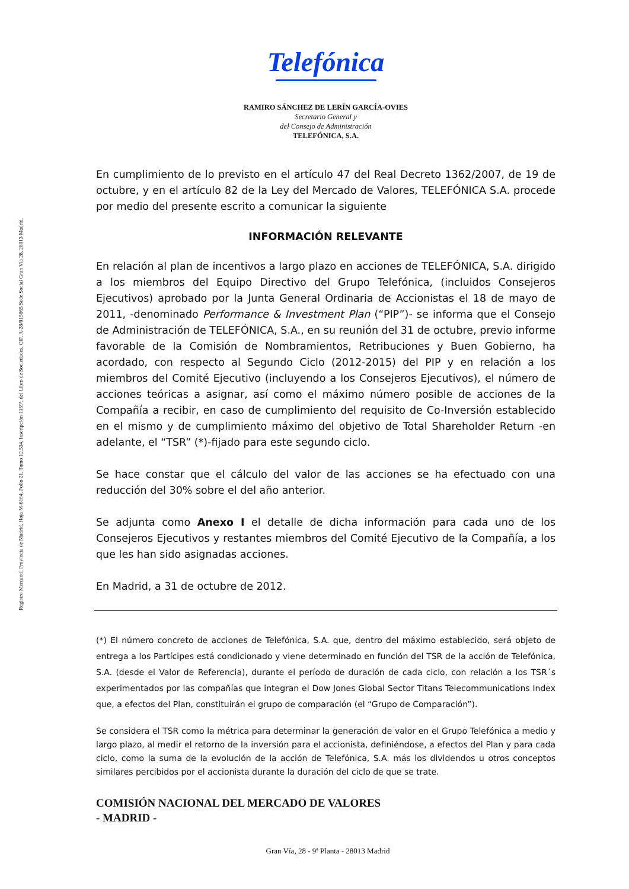Registro Mercantil Provincia de Madrid, Hoja M-6164, Folio 21, Tomo 12.534, Inscripción 1359ª, del Libro de Sociedades, CIF. A-28/015865 Sede Social Gran Vía 28, 28013 Madrid.
Telefónica
RAMIRO SÁNCHEZ DE LERÍN GARCÍA-OVIES
Secretario General y
del Consejo de Administración
TELEFÓNICA, S.A.
En cumplimiento de lo previsto en el artículo 47 del Real Decreto 1362/2007, de 19 de octubre, y en el artículo 82 de la Ley del Mercado de Valores, TELEFÓNICA S.A. procede por medio del presente escrito a comunicar la siguiente
INFORMACIÓN RELEVANTE
En relación al plan de incentivos a largo plazo en acciones de TELEFÓNICA, S.A. dirigido a los miembros del Equipo Directivo del Grupo Telefónica, (incluidos Consejeros Ejecutivos) aprobado por la Junta General Ordinaria de Accionistas el 18 de mayo de 2011, -denominado Performance & Investment Plan (“PIP”)- se informa que el Consejo de Administración de TELEFÓNICA, S.A., en su reunión del 31 de octubre, previo informe favorable de la Comisión de Nombramientos, Retribuciones y Buen Gobierno, ha acordado, con respecto al Segundo Ciclo (2012-2015) del PIP y en relación a los miembros del Comité Ejecutivo (incluyendo a los Consejeros Ejecutivos), el número de acciones teóricas a asignar, así como el máximo número posible de acciones de la Compañía a recibir, en caso de cumplimiento del requisito de Co-Inversión establecido en el mismo y de cumplimiento máximo del objetivo de Total Shareholder Return -en adelante, el “TSR” (*)-fijado para este segundo ciclo.
Se hace constar que el cálculo del valor de las acciones se ha efectuado con una reducción del 30% sobre el del año anterior.
Se adjunta como Anexo I el detalle de dicha información para cada uno de los Consejeros Ejecutivos y restantes miembros del Comité Ejecutivo de la Compañía, a los que les han sido asignadas acciones.
En Madrid, a 31 de octubre de 2012.
(*) El número concreto de acciones de Telefónica, S.A. que, dentro del máximo establecido, será objeto de entrega a los Partícipes está condicionado y viene determinado en función del TSR de la acción de Telefónica, S.A. (desde el Valor de Referencia), durante el período de duración de cada ciclo, con relación a los TSR´s experimentados por las compañías que integran el Dow Jones Global Sector Titans Telecommunications Index que, a efectos del Plan, constituirán el grupo de comparación (el “Grupo de Comparación”).
Se considera el TSR como la métrica para determinar la generación de valor en el Grupo Telefónica a medio y largo plazo, al medir el retorno de la inversión para el accionista, definiéndose, a efectos del Plan y para cada ciclo, como la suma de la evolución de la acción de Telefónica, S.A. más los dividendos u otros conceptos similares percibidos por el accionista durante la duración del ciclo de que se trate.
COMISIÓN NACIONAL DEL MERCADO DE VALORES
- MADRID -
Gran Vía, 28 - 9ª Planta - 28013 Madrid